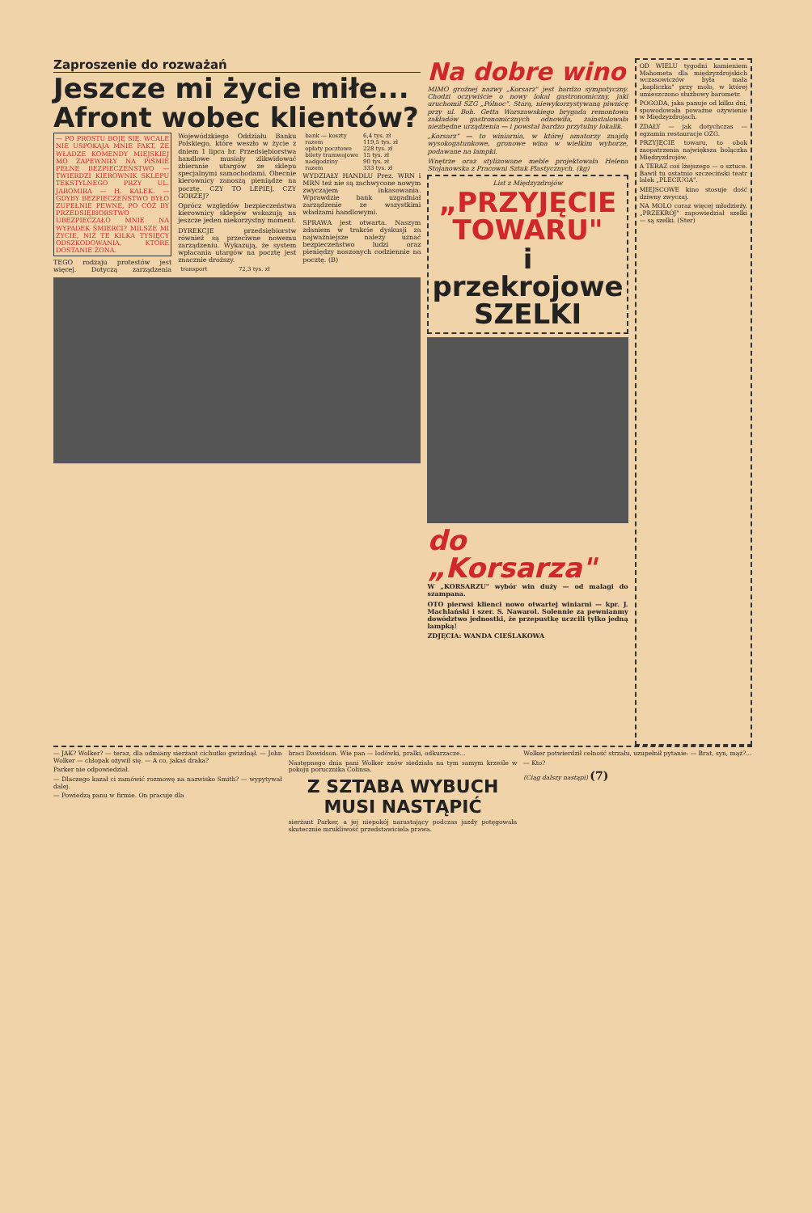Zaproszenie do rozważań
Jeszcze mi życie miłe...
Afront wobec klientów?
— PO PROSTU BOJĘ SIĘ. WCALE NIE USPOKAJA MNIE FAKT, ŻE WŁADZE KOMENDY MIEJSKIEJ MO ZAPEWNIŁY NA PIŚMIE PEŁNE BEZPIECZEŃSTWO — TWIERDZI KIEROWNIK SKLEPU TEKSTYLNEGO PRZY UL. JAROMIRA — H. KALEK. — GDYBY BEZPIECZEŃSTWO BYŁO ZUPEŁNIE PEWNE, PO CÓŻ BY PRZEDSIĘBIORSTWO UBEZPIECZAŁO MNIE NA WYPADEK ŚMIERCI? MILSZE MI ŻYCIE, NIŻ TE KILKA TYSIĘCY ODSZKODOWANIA, KTÓRE DOSTANIE ŻONA.
TEGO rodzaju protestów jest więcej. Dotyczą zarządzenia Wojewódzkiego Oddziału Banku Polskiego, które weszło w życie z dniem 1 lipca br. Przedsiębiorstwa handlowe musiały zlikwidować zbieranie utargów ze sklepu specjalnymi samochodami. Obecnie kierownicy zanoszą pieniądze na pocztę. CZY TO LEPIEJ, CZY GORZEJ?
Oprócz względów bezpieczeństwa kierownicy sklepów wskazują na jeszcze jeden niekorzystny moment.
DYREKCJE przedsiębiorstw również są przeciwne nowemu zarządzeniu. Wykazują, że system wpłacania utargów na pocztę jest znacznie droższy.
| transport | 72,3 tys. zł |
| bank — koszty | 6,4 tys. zł |
| razem | 119,5 tys. zł |
| opłaty pocztowe | 228 tys. zł |
| bilety tramwajowe | 15 tys. zł |
| nadgodziny | 90 tys. zł |
| razem | 333 tys. zł |
WYDZIAŁY HANDLU Prez. WRN i MRN też nie są zachwycone nowym zwyczajem inkasowania. Wprawdzie bank uzgadniał zarządzenie ze wszystkimi władzami handlowymi.
SPRAWA jest otwarta. Naszym zdaniem w trakcie dyskusji za najważniejsze należy uznać bezpieczeństwo ludzi oraz pieniędzy noszonych codziennie na pocztę. (B)
Na dobre wino
MIMO groźnej nazwy „Korsarz" jest bardzo sympatyczny. Chodzi oczywiście o nowy lokal gastronomiczny, jaki uruchomił SZG „Północ". Starą, niewykorzystywaną piwnicę przy ul. Boh. Getta Warszawskiego brygada remontowa zakładów gastronomicznych odnowiła, zainstalowała niezbędne urządzenia — i powstał bardzo przytulny lokalik.
„Korsarz" — to winiarnia, w której amatorzy znajdą wysokogatunkowe, gronowe wina w wielkim wyborze, podawane na lampki.
Wnętrze oraz stylizowane meble projektowała Helena Stojanowska z Pracowni Sztuk Plastycznych. (kg)
List z Międzyzdrojów
„PRZYJĘCIE TOWARU"
i przekrojowe SZELKI
do „Korsarza"
W „KORSARZU" wybór win duży — od malagi do szampana.
OTO pierwsi klienci nowo otwartej winiarni — kpr. J. Machlański i szer. S. Nawarol. Solennie za pewnianmy dowództwo jednostki, że przepustkę uczcili tylko jedną lampką!
ZDJĘCIA: WANDA CIEŚLAKOWA
OD WIELU tygodni kamieniem Mahometa dla międzyzdrojskich wczasowiczów była mała „kapliczka" przy molo, w której umieszczono służbowy barometr.
POGODA, jaka panuje od kilku dni, spowodowała poważne ożywienie w Międzyzdrojach.
ZDAŁY — jak dotychczas — egzamin restauracje OZG.
PRZYJĘCIE towaru, to obok zaopatrzenia największa bolączka Międzyzdrojów.
A TERAZ coś lżejszego — o sztuce. Bawił tu ostatnio szczeciński teatr lalek „PLECIUGA".
MIEJSCOWE kino stosuje dość dziwny zwyczaj.
NA MOLO coraz więcej młodzieży. „PRZEKRÓJ" zapowiedział szelki — są szelki. (Ster)
— JAK? Wolker? — teraz, dla odmiany sierżant cichutko gwizdnął. — John Wolker — chłopak ożywił się. — A co, jakaś draka?
Parker nie odpowiedział.
— Dlaczego kazał ci zamówić rozmowę na nazwisko Smith? — wypytywał dalej.
— Powiedzą panu w firmie. On pracuje dla
braci Dawidson. Wie pan — lodówki, pralki, odkurzacze...
Następnego dnia pani Wolker znów siedziała na tym samym krześle w pokoju porucznika Colinsa.
Z SZTABA WYBUCH MUSI NASTĄPIĆ
sierżant Parker, a jej niepokój narastający podczas jazdy potęgowała skutecznie mrukliwość przedstawiciela prawa.
Wolker potwierdził celność strzału, uzupełnił pytanie: — Brat, syn, mąż?...
— Kto?
(Ciąg dalszy nastąpi) (7)